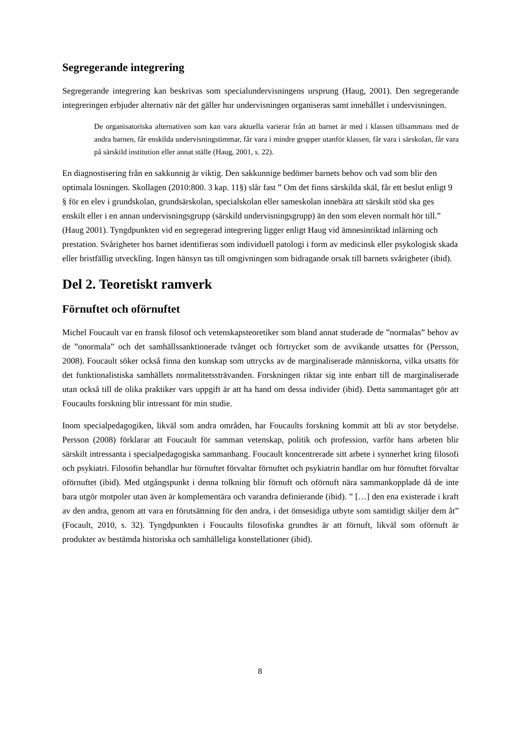Segregerande integrering
Segregerande integrering kan beskrivas som specialundervisningens ursprung (Haug, 2001). Den segregerande integreringen erbjuder alternativ när det gäller hur undervisningen organiseras samt innehållet i undervisningen.
De organisatoriska alternativen som kan vara aktuella varierar från att barnet är med i klassen tillsammans med de andra barnen, får enskilda undervisningstimmar, får vara i mindre grupper utanför klassen, får vara i särskolan, får vara på särskild institution eller annat ställe (Haug, 2001, s. 22).
En diagnostisering från en sakkunnig är viktig. Den sakkunnige bedömer barnets behov och vad som blir den optimala lösningen. Skollagen (2010:800. 3 kap. 11§) slår fast ” Om det finns särskilda skäl, får ett beslut enligt 9 § för en elev i grundskolan, grundsärskolan, specialskolan eller sameskolan innebära att särskilt stöd ska ges enskilt eller i en annan undervisningsgrupp (särskild undervisningsgrupp) än den som eleven normalt hör till.” (Haug 2001). Tyngdpunkten vid en segregerad integrering ligger enligt Haug vid ämnesinriktad inlärning och prestation. Svårigheter hos barnet identifieras som individuell patologi i form av medicinsk eller psykologisk skada eller bristfällig utveckling. Ingen hänsyn tas till omgivningen som bidragande orsak till barnets svårigheter (ibid).
Del 2. Teoretiskt ramverk
Förnuftet och oförnuftet
Michel Foucault var en fransk filosof och vetenskapsteoretiker som bland annat studerade de ”normalas” behov av de ”onormala” och det samhällssanktionerade tvånget och förtrycket som de avvikande utsattes för (Persson, 2008). Foucault söker också finna den kunskap som uttrycks av de marginaliserade människorna, vilka utsatts för det funktionalistiska samhällets normalitetssträvanden. Forskningen riktar sig inte enbart till de marginaliserade utan också till de olika praktiker vars uppgift är att ha hand om dessa individer (ibid). Detta sammantaget gör att Foucaults forskning blir intressant för min studie.
Inom specialpedagogiken, likväl som andra områden, har Foucaults forskning kommit att bli av stor betydelse. Persson (2008) förklarar att Foucault för samman vetenskap, politik och profession, varför hans arbeten blir särskilt intressanta i specialpedagogiska sammanhang. Foucault koncentrerade sitt arbete i synnerhet kring filosofi och psykiatri. Filosofin behandlar hur förnuftet förvaltar förnuftet och psykiatrin handlar om hur förnuftet förvaltar oförnuftet (ibid). Med utgångspunkt i denna tolkning blir förnuft och oförnuft nära sammankopplade då de inte bara utgör motpoler utan även är komplementära och varandra definierande (ibid). ” […] den ena existerade i kraft av den andra, genom att vara en förutsättning för den andra, i det ömsesidiga utbyte som samtidigt skiljer dem åt” (Focault, 2010, s. 32). Tyngdpunkten i Foucaults filosofiska grundtes är att förnuft, likväl som oförnuft är produkter av bestämda historiska och samhälleliga konstellationer (ibid).
8